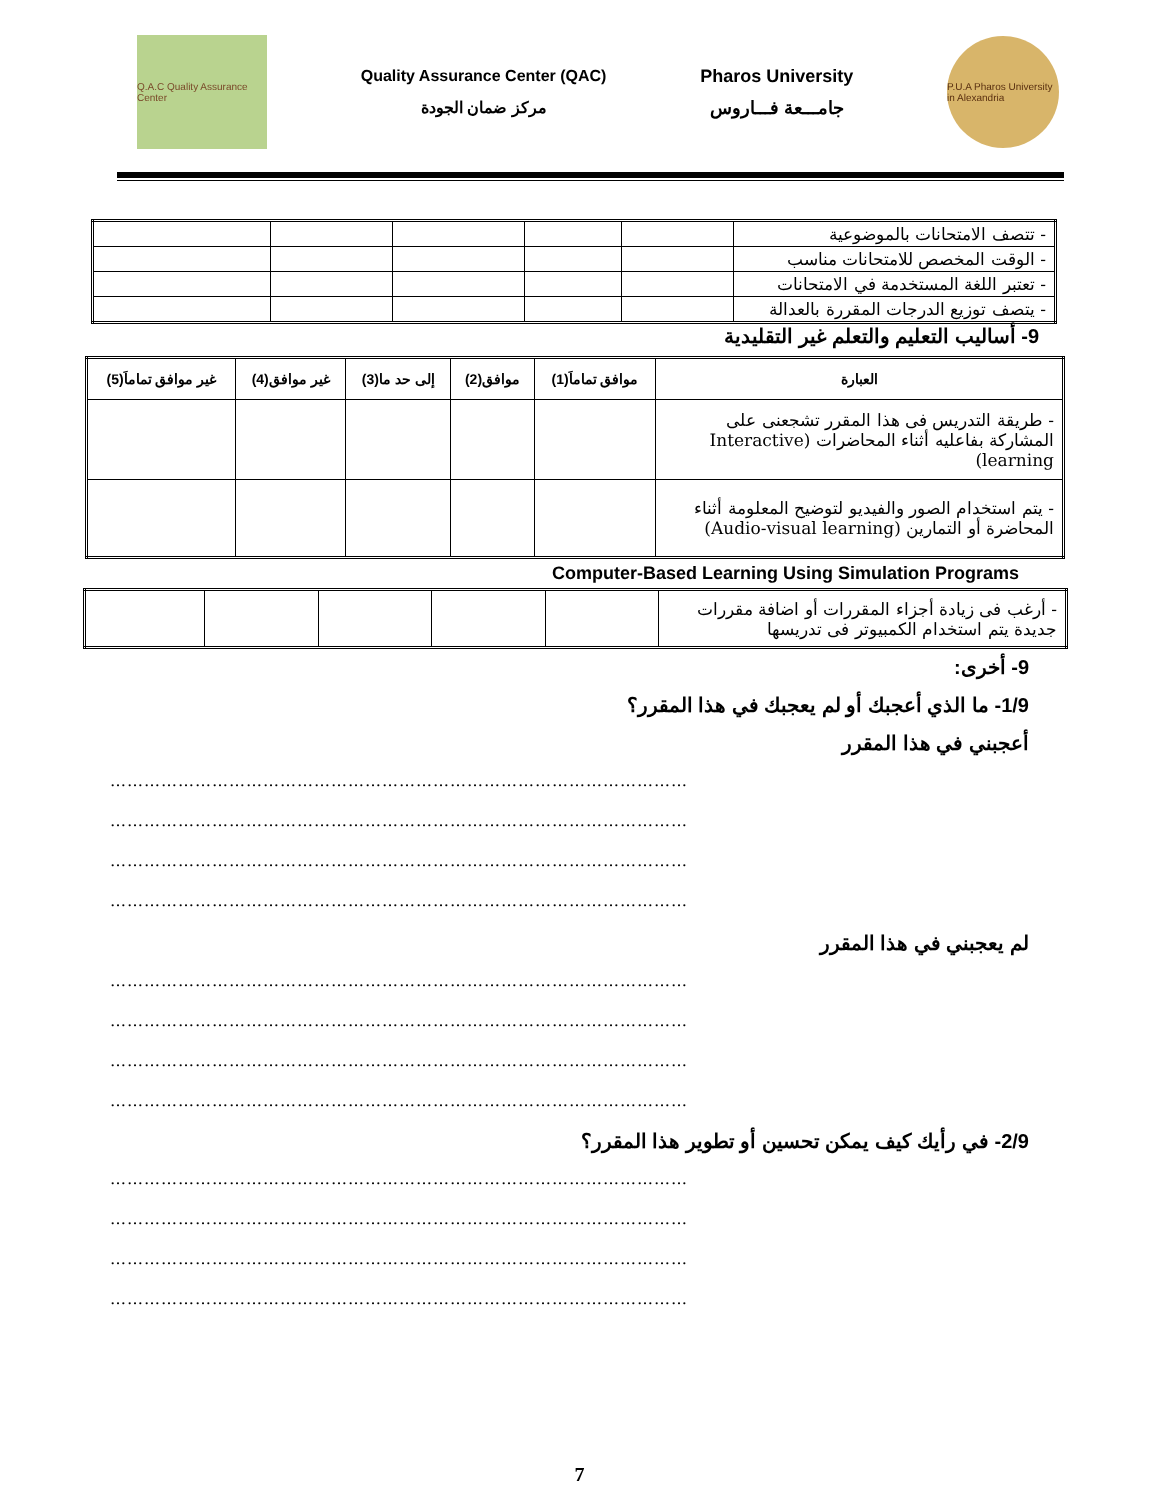Q.A.C Quality Assurance Center
Quality Assurance Center (QAC)
مركز ضمان الجودة
Pharos University
جامـــعة فـــاروس
P.U.A Pharos University in Alexandria
| - تتصف الامتحانات بالموضوعية | | | | | |
| - الوقت المخصص للامتحانات مناسب | | | | | |
| - تعتبر اللغة المستخدمة في الامتحانات | | | | | |
| - يتصف توزيع الدرجات المقررة بالعدالة | | | | | |
9- أساليب التعليم والتعلم غير التقليدية
| العبارة | موافق تماماَ(1) | موافق(2) | إلى حد ما(3) | غير موافق(4) | غير موافق تماماَ(5) |
| --- | --- | --- | --- | --- | --- |
| - طريقة التدريس فى هذا المقرر تشجعنى على المشاركة بفاعليه أثناء المحاضرات (Interactive learning) | | | | | |
| - يتم استخدام الصور والفيديو لتوضيح المعلومة أثناء المحاضرة أو التمارين (Audio-visual learning) | | | | | |
Computer-Based Learning Using Simulation Programs
| - أرغب فى زيادة أجزاء المقررات أو اضافة مقررات جديدة يتم استخدام الكمبيوتر فى تدريسها | | | | | |
9- أخرى:
1/9- ما الذي أعجبك أو لم يعجبك في هذا المقرر؟
أعجبني في هذا المقرر
…………………………………………………………………………………………
…………………………………………………………………………………………
…………………………………………………………………………………………
…………………………………………………………………………………………
لم يعجبني في هذا المقرر
…………………………………………………………………………………………
…………………………………………………………………………………………
…………………………………………………………………………………………
…………………………………………………………………………………………
2/9- في رأيك كيف يمكن تحسين أو تطوير هذا المقرر؟
…………………………………………………………………………………………
…………………………………………………………………………………………
…………………………………………………………………………………………
…………………………………………………………………………………………
7